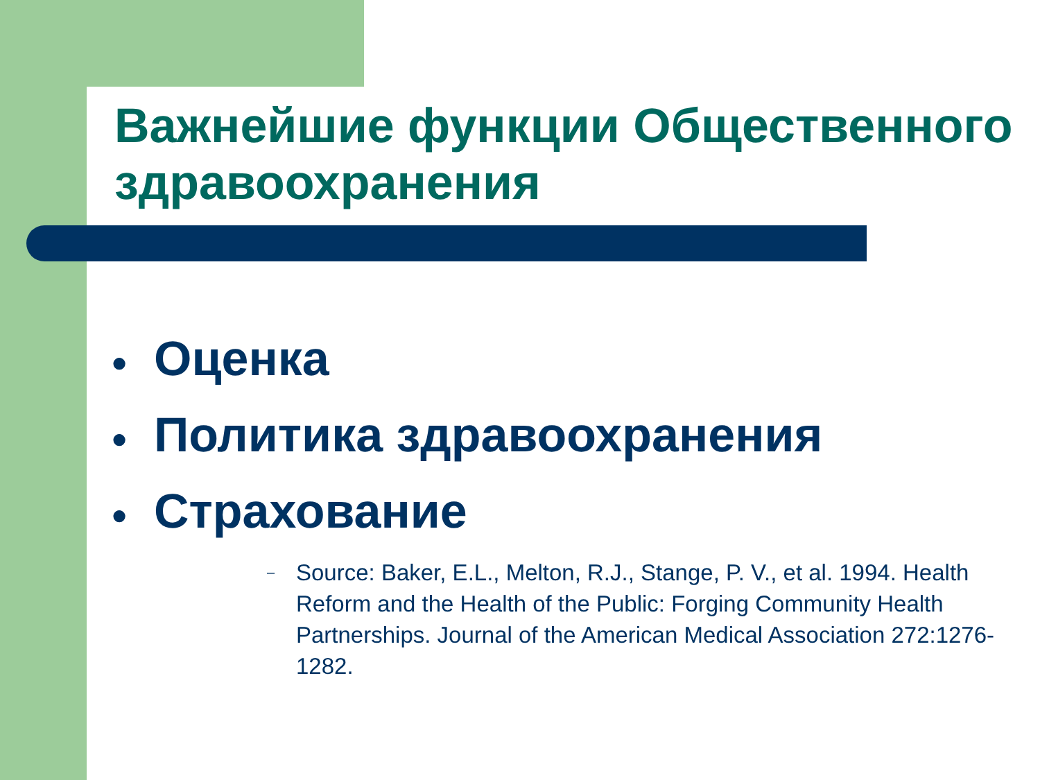Важнейшие функции Общественного здравоохранения
● Оценка
● Политика здравоохранения
● Страхование
–
Source: Baker, E.L., Melton, R.J., Stange, P. V., et al. 1994. Health Reform and the Health of the Public: Forging Community Health Partnerships. Journal of the American Medical Association 272:1276-1282.